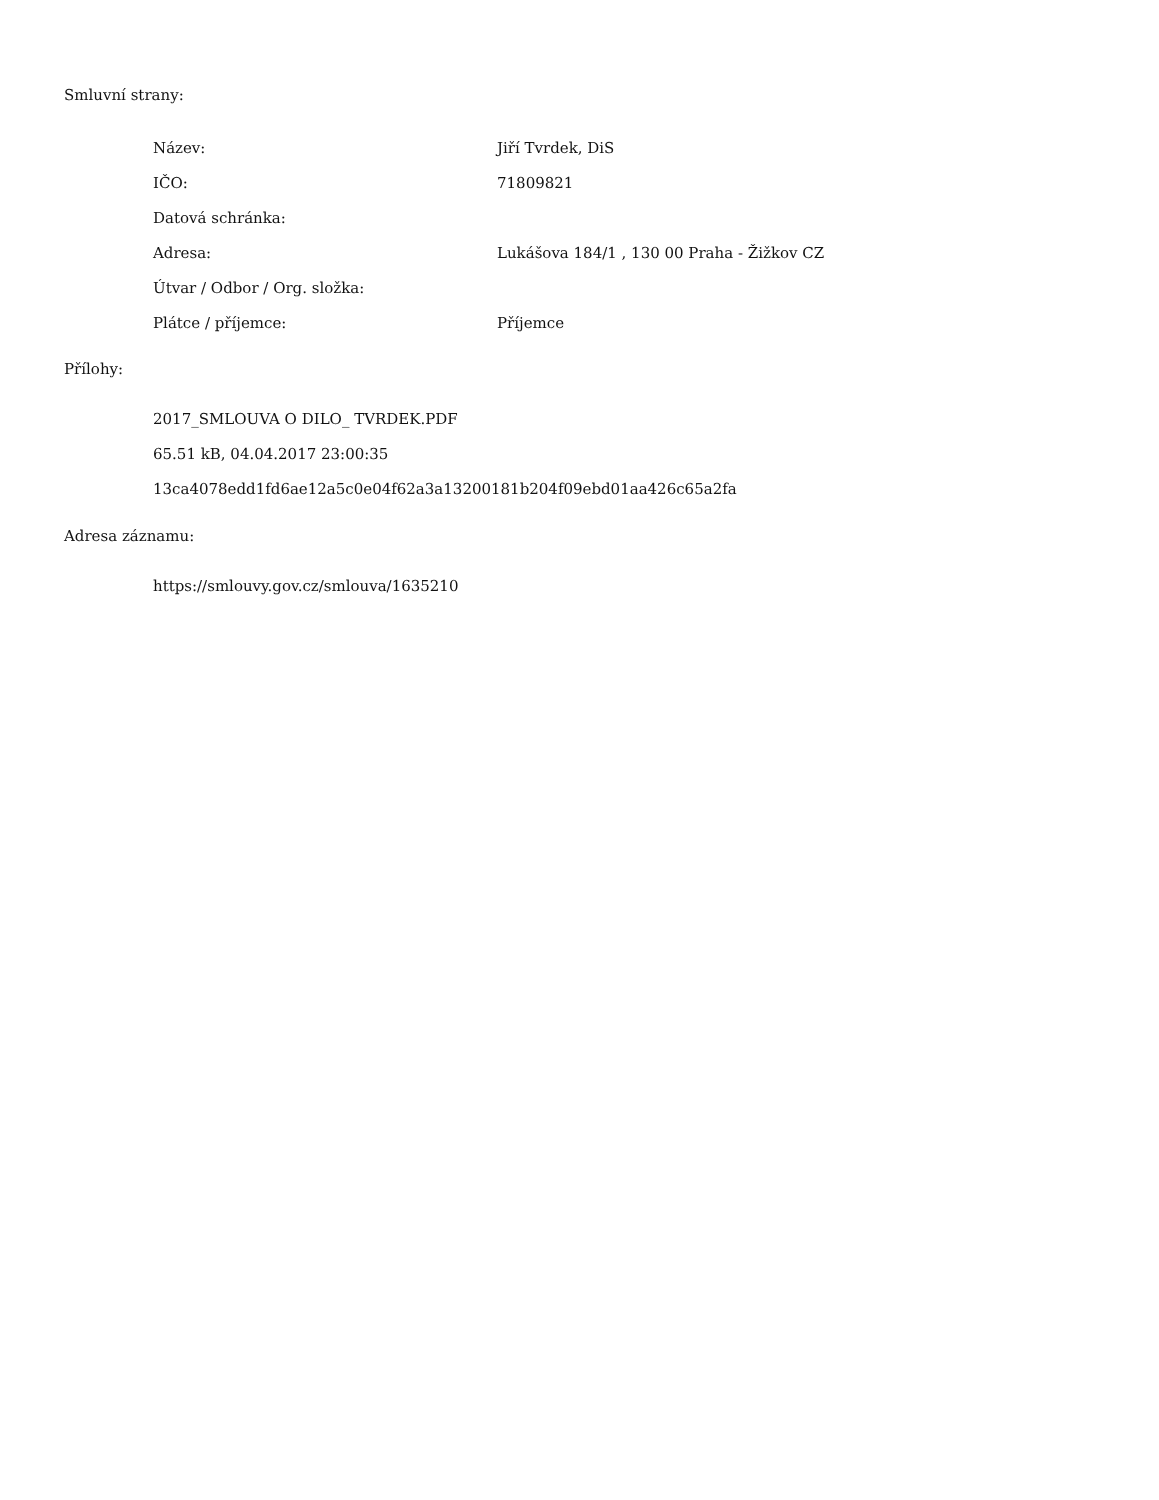Smluvní strany:
| Název: | Jiří Tvrdek, DiS |
| IČO: | 71809821 |
| Datová schránka: | |
| Adresa: | Lukášova 184/1 , 130 00 Praha - Žižkov CZ |
| Útvar / Odbor / Org. složka: | |
| Plátce / příjemce: | Příjemce |
Přílohy:
2017_SMLOUVA O DILO_ TVRDEK.PDF
65.51 kB, 04.04.2017 23:00:35
13ca4078edd1fd6ae12a5c0e04f62a3a13200181b204f09ebd01aa426c65a2fa
Adresa záznamu:
https://smlouvy.gov.cz/smlouva/1635210